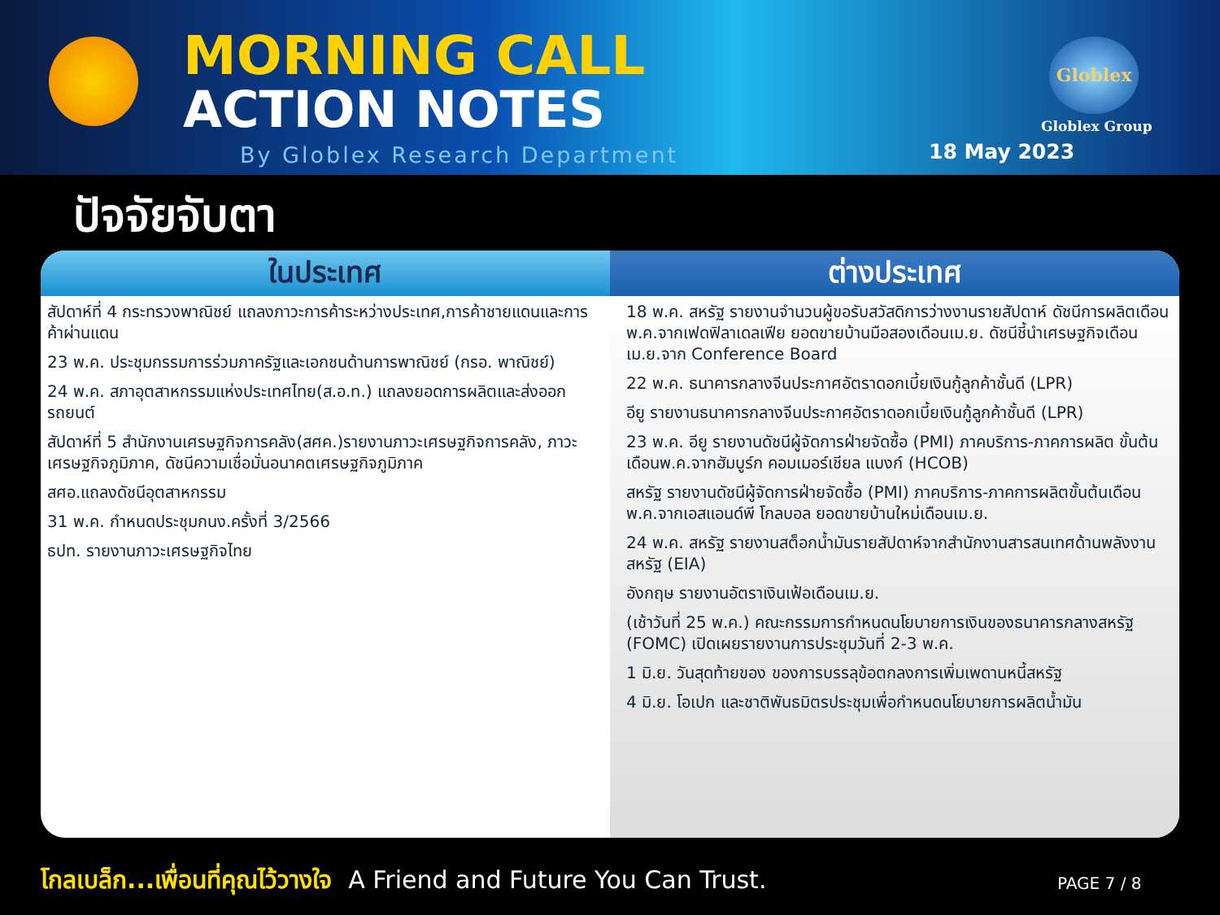MORNING CALL
ACTION NOTES
Globlex
Globlex Group
By Globlex Research Department 18 May 2023
ปัจจัยจับตา
| ในประเทศ | ต่างประเทศ |
| --- | --- |
| สัปดาห์ที่ 4 กระทรวงพาณิชย์ แถลงภาวะการค้าระหว่างประเทศ,การค้าชายแดนและการค้าผ่านแดน 23 พ.ค. ประชุมกรรมการร่วมภาครัฐและเอกชนด้านการพาณิชย์ (กรอ. พาณิชย์) 24 พ.ค. สภาอุตสาหกรรมแห่งประเทศไทย(ส.อ.ท.) แถลงยอดการผลิตและส่งออกรถยนต์ สัปดาห์ที่ 5 สำนักงานเศรษฐกิจการคลัง(สศค.)รายงานภาวะเศรษฐกิจการคลัง, ภาวะเศรษฐกิจภูมิภาค, ดัชนีความเชื่อมั่นอนาคตเศรษฐกิจภูมิภาค สศอ.แถลงดัชนีอุตสาหกรรม 31 พ.ค. กำหนดประชุมกนง.ครั้งที่ 3/2566 ธปท. รายงานภาวะเศรษฐกิจไทย | 18 พ.ค. สหรัฐ รายงานจำนวนผู้ขอรับสวัสดิการว่างงานรายสัปดาห์ ดัชนีการผลิตเดือนพ.ค.จากเฟดฟิลาเดลเฟีย ยอดขายบ้านมือสองเดือนเม.ย. ดัชนีชี้นำเศรษฐกิจเดือนเม.ย.จาก Conference Board 22 พ.ค. ธนาคารกลางจีนประกาศอัตราดอกเบี้ยเงินกู้ลูกค้าชั้นดี (LPR) อียู รายงานธนาคารกลางจีนประกาศอัตราดอกเบี้ยเงินกู้ลูกค้าชั้นดี (LPR) 23 พ.ค. อียู รายงานดัชนีผู้จัดการฝ่ายจัดซื้อ (PMI) ภาคบริการ-ภาคการผลิต ขั้นต้นเดือนพ.ค.จากฮัมบูร์ก คอมเมอร์เชียล แบงก์ (HCOB) สหรัฐ รายงานดัชนีผู้จัดการฝ่ายจัดซื้อ (PMI) ภาคบริการ-ภาคการผลิตขั้นต้นเดือนพ.ค.จากเอสแอนด์พี โกลบอล ยอดขายบ้านใหม่เดือนเม.ย. 24 พ.ค. สหรัฐ รายงานสต็อกน้ำมันรายสัปดาห์จากสำนักงานสารสนเทศด้านพลังงานสหรัฐ (EIA) อังกฤษ รายงานอัตราเงินเฟ้อเดือนเม.ย. (เช้าวันที่ 25 พ.ค.) คณะกรรมการกำหนดนโยบายการเงินของธนาคารกลางสหรัฐ (FOMC) เปิดเผยรายงานการประชุมวันที่ 2-3 พ.ค. 1 มิ.ย. วันสุดท้ายของ ของการบรรลุข้อตกลงการเพิ่มเพดานหนี้สหรัฐ 4 มิ.ย. โอเปก และชาติพันธมิตรประชุมเพื่อกำหนดนโยบายการผลิตน้ำมัน |
โกลเบล็ก...เพื่อนที่คุณไว้วางใจ A Friend and Future You Can Trust.
PAGE 7 / 8